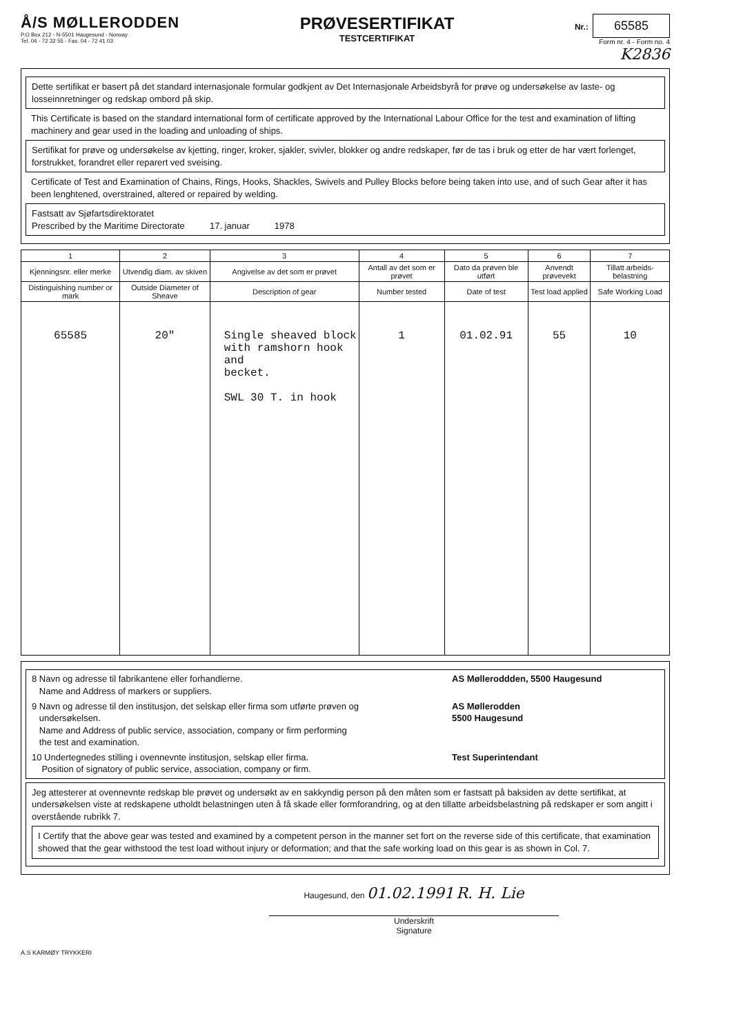Å/S MØLLERODDEN
P.O Box 212 - N-5501 Haugesund - Norway
Tel. 04 - 72 32 55 - Fax. 04 - 72 41 03
PRØVESERTIFIKAT
TESTCERTIFIKAT
Nr.: 65585
Form nr. 4 - Form no. 4
K2836
Dette sertifikat er basert på det standard internasjonale formular godkjent av Det Internasjonale Arbeidsbyrå for prøve og undersøkelse av laste- og losseinnretninger og redskap ombord på skip.
This Certificate is based on the standard international form of certificate approved by the International Labour Office for the test and examination of lifting machinery and gear used in the loading and unloading of ships.
Sertifikat for prøve og undersøkelse av kjetting, ringer, kroker, sjakler, svivler, blokker og andre redskaper, før de tas i bruk og etter de har vært forlenget, forstrukket, forandret eller reparert ved sveising.
Certificate of Test and Examination of Chains, Rings, Hooks, Shackles, Swivels and Pulley Blocks before being taken into use, and of such Gear after it has been lenghtened, overstrained, altered or repaired by welding.
Fastsatt av Sjøfartsdirektoratet
Prescribed by the Maritime Directorate 17. januar 1978
| 1 | 2 | 3 | 4 | 5 | 6 | 7 |
| --- | --- | --- | --- | --- | --- | --- |
| Kjenningsnr. eller merke | Utvendig diam. av skiven | Angivelse av det som er prøvet | Antall av det som er prøvet | Dato da prøven ble utført | Anvendt prøvevekt | Tillatt arbeids-belastning |
| Distinguishing number or mark | Outside Diameter of Sheave | Description of gear | Number tested | Date of test | Test load applied | Safe Working Load |
| 65585 | 20" | Single sheaved block with ramshorn hook and becket. SWL 30 T. in hook | 1 | 01.02.91 | 55 | 10 |
8 Navn og adresse til fabrikantene eller forhandlerne.
Name and Address of markers or suppliers. AS Mølleroddden, 5500 Haugesund
9 Navn og adresse til den institusjon, det selskap eller firma som utførte prøven og
undersøkelsen.
Name and Address of public service, association, company or firm performing
the test and examination. AS Møllerodden
5500 Haugesund
10 Undertegnedes stilling i ovennevnte institusjon, selskap eller firma.
Position of signatory of public service, association, company or firm. Test Superintendant
Jeg attesterer at ovennevnte redskap ble prøvet og undersøkt av en sakkyndig person på den måten som er fastsatt på baksiden av dette sertifikat, at undersøkelsen viste at redskapene utholdt belastningen uten å få skade eller formforandring, og at den tillatte arbeidsbelastning på redskaper er som angitt i overstående rubrikk 7.
I Certify that the above gear was tested and examined by a competent person in the manner set fort on the reverse side of this certificate, that examination showed that the gear withstood the test load without injury or deformation; and that the safe working load on this gear is as shown in Col. 7.
Haugesund, den 01.02.1991 R. H. Lie
Underskrift
Signature
A.S KARMØY TRYKKERI